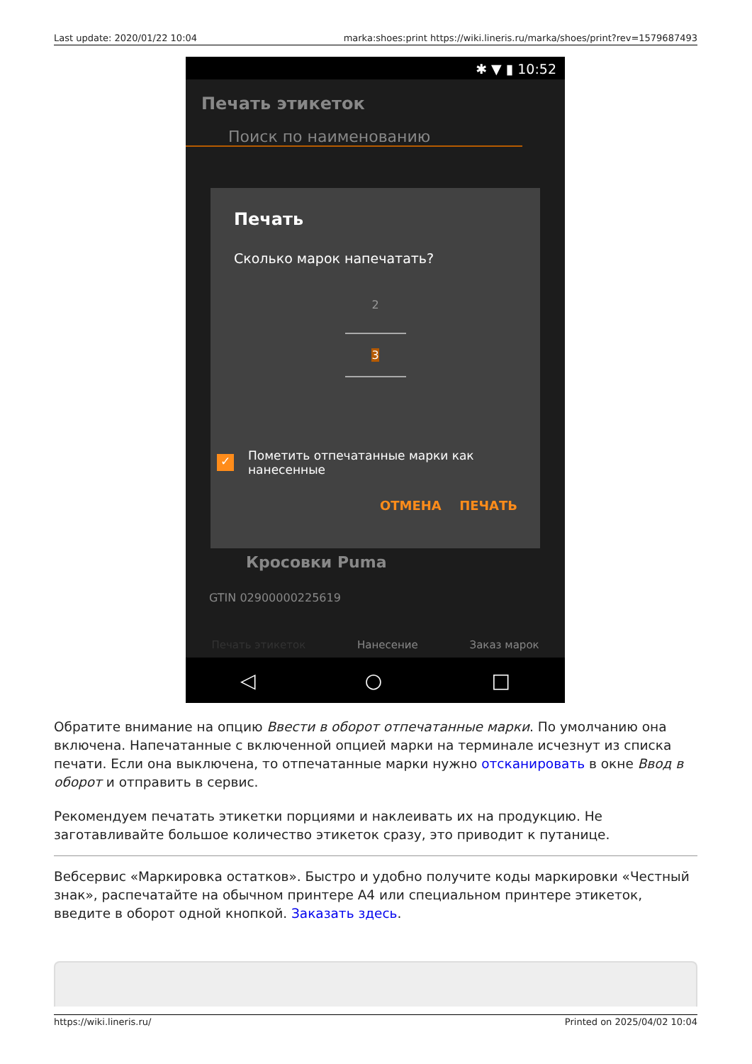Last update: 2020/01/22 10:04 marka:shoes:print https://wiki.lineris.ru/marka/shoes/print?rev=1579687493
✱ ▼ ▮ 10:52
Печать этикеток
Поиск по наименованию
Кросовки Puma
GTIN 02900000225619
Печать этикеток Нанесение Заказ марок
Печать
Сколько марок напечатать?
2
3
✓ Пометить отпечатанные марки как
нанесенные
ОТМЕНА ПЕЧАТЬ
◁ ○ □
Обратите внимание на опцию Ввести в оборот отпечатанные марки. По умолчанию она включена. Напечатанные с включенной опцией марки на терминале исчезнут из списка печати. Если она выключена, то отпечатанные марки нужно отсканировать в окне Ввод в оборот и отправить в сервис.
Рекомендуем печатать этикетки порциями и наклеивать их на продукцию. Не заготавливайте большое количество этикеток сразу, это приводит к путанице.
Вебсервис «Маркировка остатков». Быстро и удобно получите коды маркировки «Честный знак», распечатайте на обычном принтере А4 или специальном принтере этикеток, введите в оборот одной кнопкой. Заказать здесь.
https://wiki.lineris.ru/ Printed on 2025/04/02 10:04